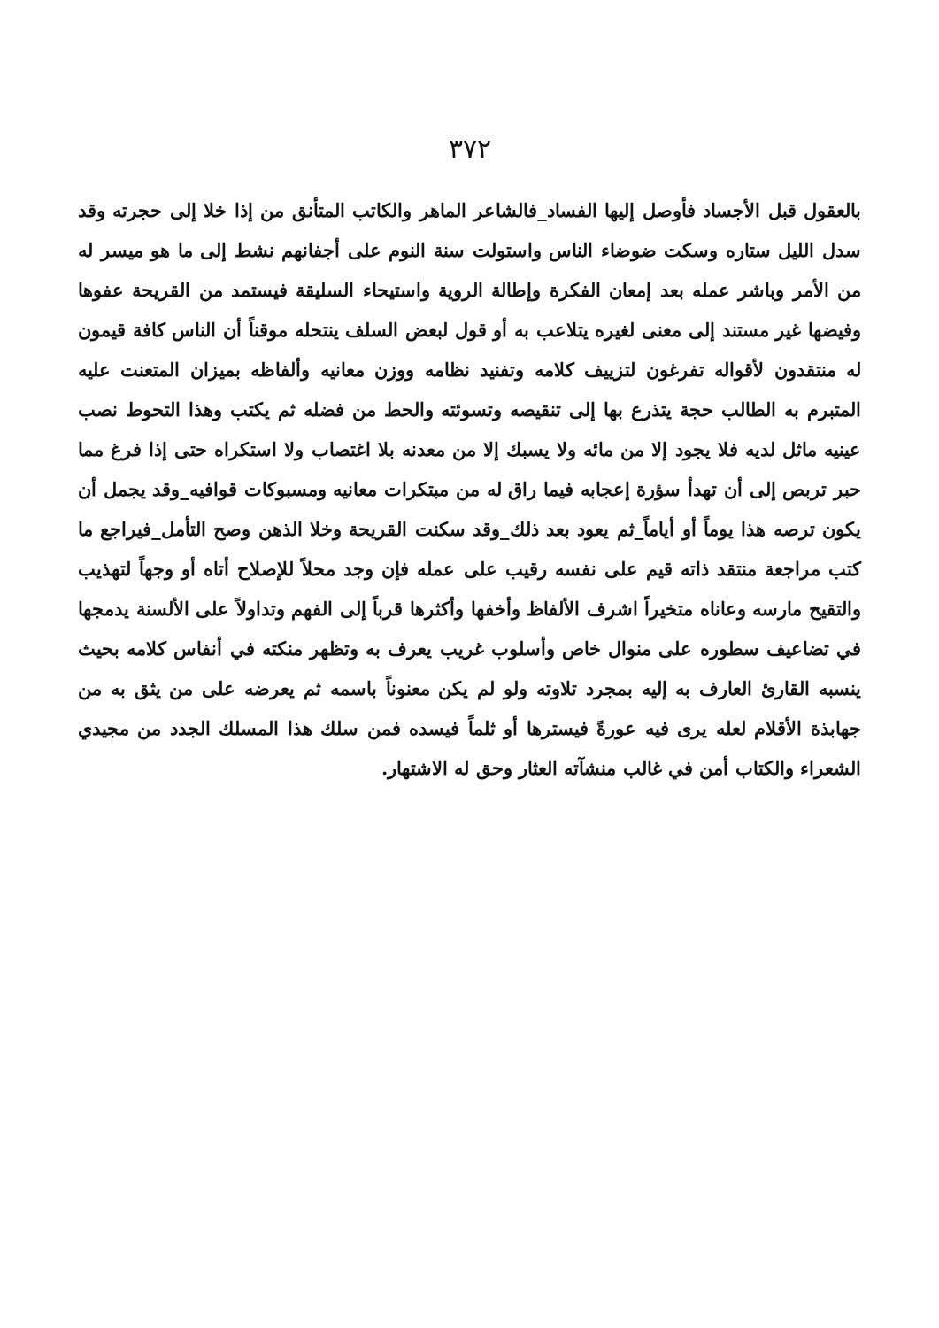٣٧٢
بالعقول قبل الأجساد فأوصل إليها الفساد_فالشاعر الماهر والكاتب المتأنق من إذا خلا إلى حجرته وقد سدل الليل ستاره وسكت ضوضاء الناس واستولت سنة النوم على أجفانهم نشط إلى ما هو ميسر له من الأمر وباشر عمله بعد إمعان الفكرة وإطالة الروية واستيحاء السليقة فيستمد من القريحة عفوها وفيضها غير مستند إلى معنى لغيره يتلاعب به أو قول لبعض السلف ينتحله موقناً أن الناس كافة قيمون له منتقدون لأقواله تفرغون لتزييف كلامه وتفنيد نظامه ووزن معانيه وألفاظه بميزان المتعنت عليه المتبرم به الطالب حجة يتذرع بها إلى تنقيصه وتسوئته والحط من فضله ثم يكتب وهذا التحوط نصب عينيه ماثل لديه فلا يجود إلا من مائه ولا يسبك إلا من معدنه بلا اغتصاب ولا استكراه حتى إذا فرغ مما حبر تربص إلى أن تهدأ سؤرة إعجابه فيما راق له من مبتكرات معانيه ومسبوكات قوافيه_وقد يجمل أن يكون ترصه هذا يوماً أو أياماً_ثم يعود بعد ذلك_وقد سكنت القريحة وخلا الذهن وصح التأمل_فيراجع ما كتب مراجعة منتقد ذاته قيم على نفسه رقيب على عمله فإن وجد محلاً للإصلاح أتاه أو وجهاً لتهذيب والتقيح مارسه وعاناه متخيراً اشرف الألفاظ وأخفها وأكثرها قرباً إلى الفهم وتداولاً على الألسنة يدمجها في تضاعيف سطوره على منوال خاص وأسلوب غريب يعرف به وتظهر منكته في أنفاس كلامه بحيث ينسبه القارئ العارف به إليه بمجرد تلاوته ولو لم يكن معنوناً باسمه ثم يعرضه على من يثق به من جهابذة الأقلام لعله يرى فيه عورةً فيسترها أو ثلماً فيسده فمن سلك هذا المسلك الجدد من مجيدي الشعراء والكتاب أمن في غالب منشآته العثار وحق له الاشتهار.